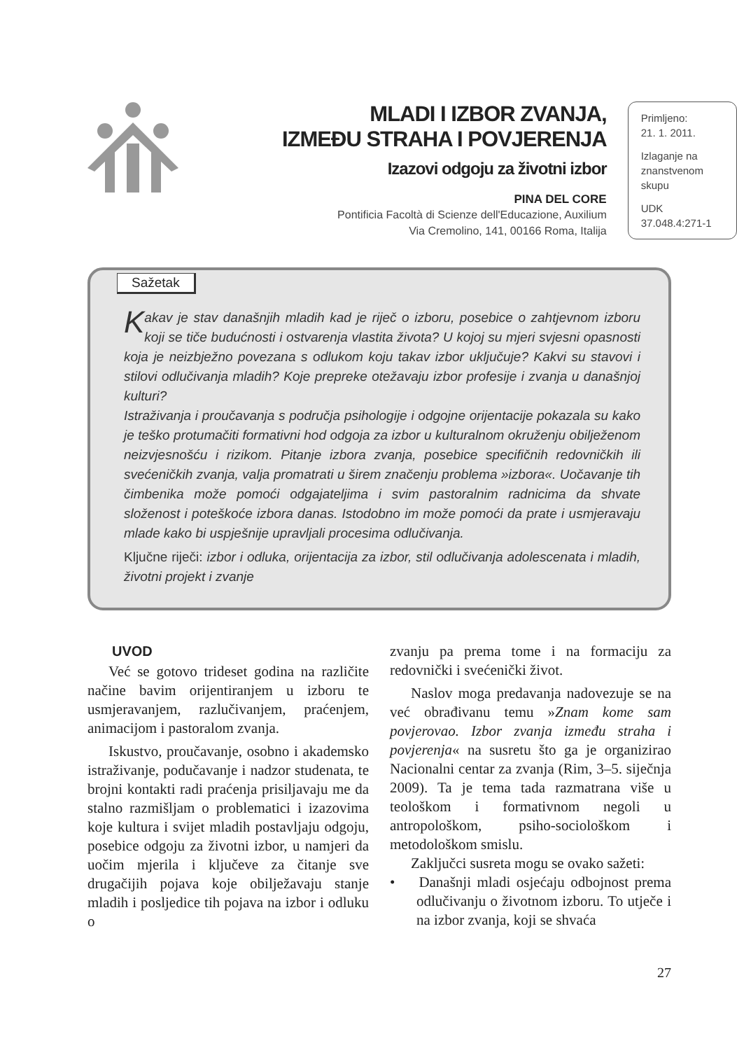MLADI I IZBOR ZVANJA,
IZMEĐU STRAHA I POVJERENJA
Izazovi odgoju za životni izbor
PINA DEL CORE
Pontificia Facoltà di Scienze dell'Educazione, Auxilium
Via Cremolino, 141, 00166 Roma, Italija
Primljeno:
21. 1. 2011.
Izlaganje na znanstvenom skupu
UDK
37.048.4:271-1
Sažetak
Kakav je stav današnjih mladih kad je riječ o izboru, posebice o zahtjevnom izboru koji se tiče budućnosti i ostvarenja vlastita života? U kojoj su mjeri svjesni opasnosti koja je neizbježno povezana s odlukom koju takav izbor uključuje? Kakvi su stavovi i stilovi odlučivanja mladih? Koje prepreke otežavaju izbor profesije i zvanja u današnjoj kulturi?
Istraživanja i proučavanja s područja psihologije i odgojne orijentacije pokazala su kako je teško protumačiti formativni hod odgoja za izbor u kulturalnom okruženju obilježenom neizvjesnošću i rizikom. Pitanje izbora zvanja, posebice specifičnih redovničkih ili svećeničkih zvanja, valja promatrati u širem značenju problema »izbora«. Uočavanje tih čimbenika može pomoći odgajateljima i svim pastoralnim radnicima da shvate složenost i poteškoće izbora danas. Istodobno im može pomoći da prate i usmjeravaju mlade kako bi uspješnije upravljali procesima odlučivanja.
Ključne riječi: izbor i odluka, orijentacija za izbor, stil odlučivanja adolescenata i mladih, životni projekt i zvanje
UVOD
Već se gotovo trideset godina na različite načine bavim orijentiranjem u izboru te usmjeravanjem, razlučivanjem, praćenjem, animacijom i pastoralom zvanja.
Iskustvo, proučavanje, osobno i akademsko istraživanje, podučavanje i nadzor studenata, te brojni kontakti radi praćenja prisiljavaju me da stalno razmišljam o problematici i izazovima koje kultura i svijet mladih postavljaju odgoju, posebice odgoju za životni izbor, u namjeri da uočim mjerila i ključeve za čitanje sve drugačijih pojava koje obilježavaju stanje mladih i posljedice tih pojava na izbor i odluku o
zvanju pa prema tome i na formaciju za redovnički i svećenički život.
Naslov moga predavanja nadovezuje se na već obrađivanu temu »Znam kome sam povjerovao. Izbor zvanja između straha i povjerenja« na susretu što ga je organizirao Nacionalni centar za zvanja (Rim, 3–5. siječnja 2009). Ta je tema tada razmatrana više u teološkom i formativnom negoli u antropološkom, psiho-sociološkom i metodološkom smislu.
Zaključci susreta mogu se ovako sažeti:
• Današnji mladi osjećaju odbojnost prema odlučivanju o životnom izboru. To utječe i na izbor zvanja, koji se shvaća
27